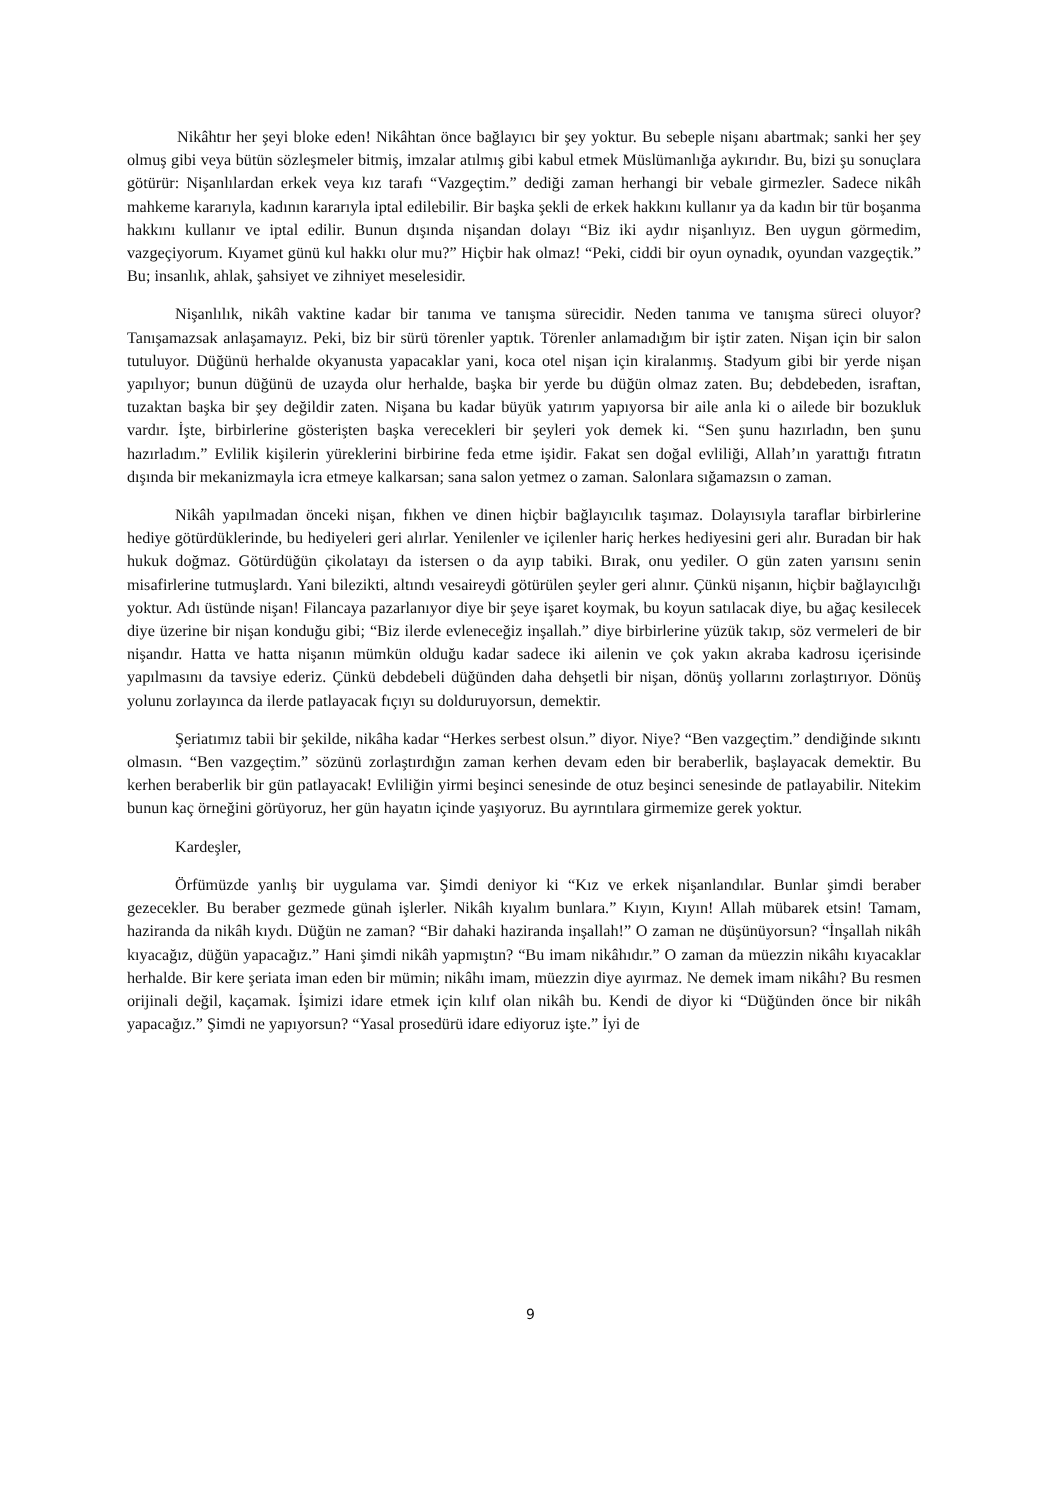Nikâhtır her şeyi bloke eden! Nikâhtan önce bağlayıcı bir şey yoktur. Bu sebeple nişanı abartmak; sanki her şey olmuş gibi veya bütün sözleşmeler bitmiş, imzalar atılmış gibi kabul etmek Müslümanlığa aykırıdır. Bu, bizi şu sonuçlara götürür: Nişanlılardan erkek veya kız tarafı “Vazgeçtim.” dediği zaman herhangi bir vebale girmezler. Sadece nikâh mahkeme kararıyla, kadının kararıyla iptal edilebilir. Bir başka şekli de erkek hakkını kullanır ya da kadın bir tür boşanma hakkını kullanır ve iptal edilir. Bunun dışında nişandan dolayı “Biz iki aydır nişanlıyız. Ben uygun görmedim, vazgeçiyorum. Kıyamet günü kul hakkı olur mu?” Hiçbir hak olmaz! “Peki, ciddi bir oyun oynadık, oyundan vazgeçtik.” Bu; insanlık, ahlak, şahsiyet ve zihniyet meselesidir.
Nişanlılık, nikâh vaktine kadar bir tanıma ve tanışma sürecidir. Neden tanıma ve tanışma süreci oluyor? Tanışamazsak anlaşamayız. Peki, biz bir sürü törenler yaptık. Törenler anlamadığım bir iştir zaten. Nişan için bir salon tutuluyor. Düğünü herhalde okyanusta yapacaklar yani, koca otel nişan için kiralanmış. Stadyum gibi bir yerde nişan yapılıyor; bunun düğünü de uzayda olur herhalde, başka bir yerde bu düğün olmaz zaten. Bu; debdebeden, israftan, tuzaktan başka bir şey değildir zaten. Nişana bu kadar büyük yatırım yapıyorsa bir aile anla ki o ailede bir bozukluk vardır. İşte, birbirlerine gösterişten başka verecekleri bir şeyleri yok demek ki. “Sen şunu hazırladın, ben şunu hazırladım.” Evlilik kişilerin yüreklerini birbirine feda etme işidir. Fakat sen doğal evliliği, Allah’ın yarattığı fıtratın dışında bir mekanizmayla icra etmeye kalkarsan; sana salon yetmez o zaman. Salonlara sığamazsın o zaman.
Nikâh yapılmadan önceki nişan, fıkhen ve dinen hiçbir bağlayıcılık taşımaz. Dolayısıyla taraflar birbirlerine hediye götürdüklerinde, bu hediyeleri geri alırlar. Yenilenler ve içilenler hariç herkes hediyesini geri alır. Buradan bir hak hukuk doğmaz. Götürdüğün çikolatayı da istersen o da ayıp tabiki. Bırak, onu yediler. O gün zaten yarısını senin misafirlerine tutmuşlardı. Yani bilezikti, altındı vesaireydi götürülen şeyler geri alınır. Çünkü nişanın, hiçbir bağlayıcılığı yoktur. Adı üstünde nişan! Filancaya pazarlanıyor diye bir şeye işaret koymak, bu koyun satılacak diye, bu ağaç kesilecek diye üzerine bir nişan konduğu gibi; “Biz ilerde evleneceğiz inşallah.” diye birbirlerine yüzük takıp, söz vermeleri de bir nişandır. Hatta ve hatta nişanın mümkün olduğu kadar sadece iki ailenin ve çok yakın akraba kadrosu içerisinde yapılmasını da tavsiye ederiz. Çünkü debdebeli düğünden daha dehşetli bir nişan, dönüş yollarını zorlaştırıyor. Dönüş yolunu zorlayınca da ilerde patlayacak fıçıyı su dolduruyorsun, demektir.
Şeriatımız tabii bir şekilde, nikâha kadar “Herkes serbest olsun.” diyor. Niye? “Ben vazgeçtim.” dendiğinde sıkıntı olmasın. “Ben vazgeçtim.” sözünü zorlaştırdığın zaman kerhen devam eden bir beraberlik, başlayacak demektir. Bu kerhen beraberlik bir gün patlayacak! Evliliğin yirmi beşinci senesinde de otuz beşinci senesinde de patlayabilir. Nitekim bunun kaç örneğini görüyoruz, her gün hayatın içinde yaşıyoruz. Bu ayrıntılara girmemize gerek yoktur.
Kardeşler,
Örfümüzde yanlış bir uygulama var. Şimdi deniyor ki “Kız ve erkek nişanlandılar. Bunlar şimdi beraber gezecekler. Bu beraber gezmede günah işlerler. Nikâh kıyalım bunlara.” Kıyın, Kıyın! Allah mübarek etsin! Tamam, haziranda da nikâh kıydı. Düğün ne zaman? “Bir dahaki haziranda inşallah!” O zaman ne düşünüyorsun? “İnşallah nikâh kıyacağız, düğün yapacağız.” Hani şimdi nikâh yapmıştın? “Bu imam nikâhıdır.” O zaman da müezzin nikâhı kıyacaklar herhalde. Bir kere şeriata iman eden bir mümin; nikâhı imam, müezzin diye ayırmaz. Ne demek imam nikâhı? Bu resmen orijinali değil, kaçamak. İşimizi idare etmek için kılıf olan nikâh bu. Kendi de diyor ki “Düğünden önce bir nikâh yapacağız.” Şimdi ne yapıyorsun? “Yasal prosedürü idare ediyoruz işte.” İyi de
9